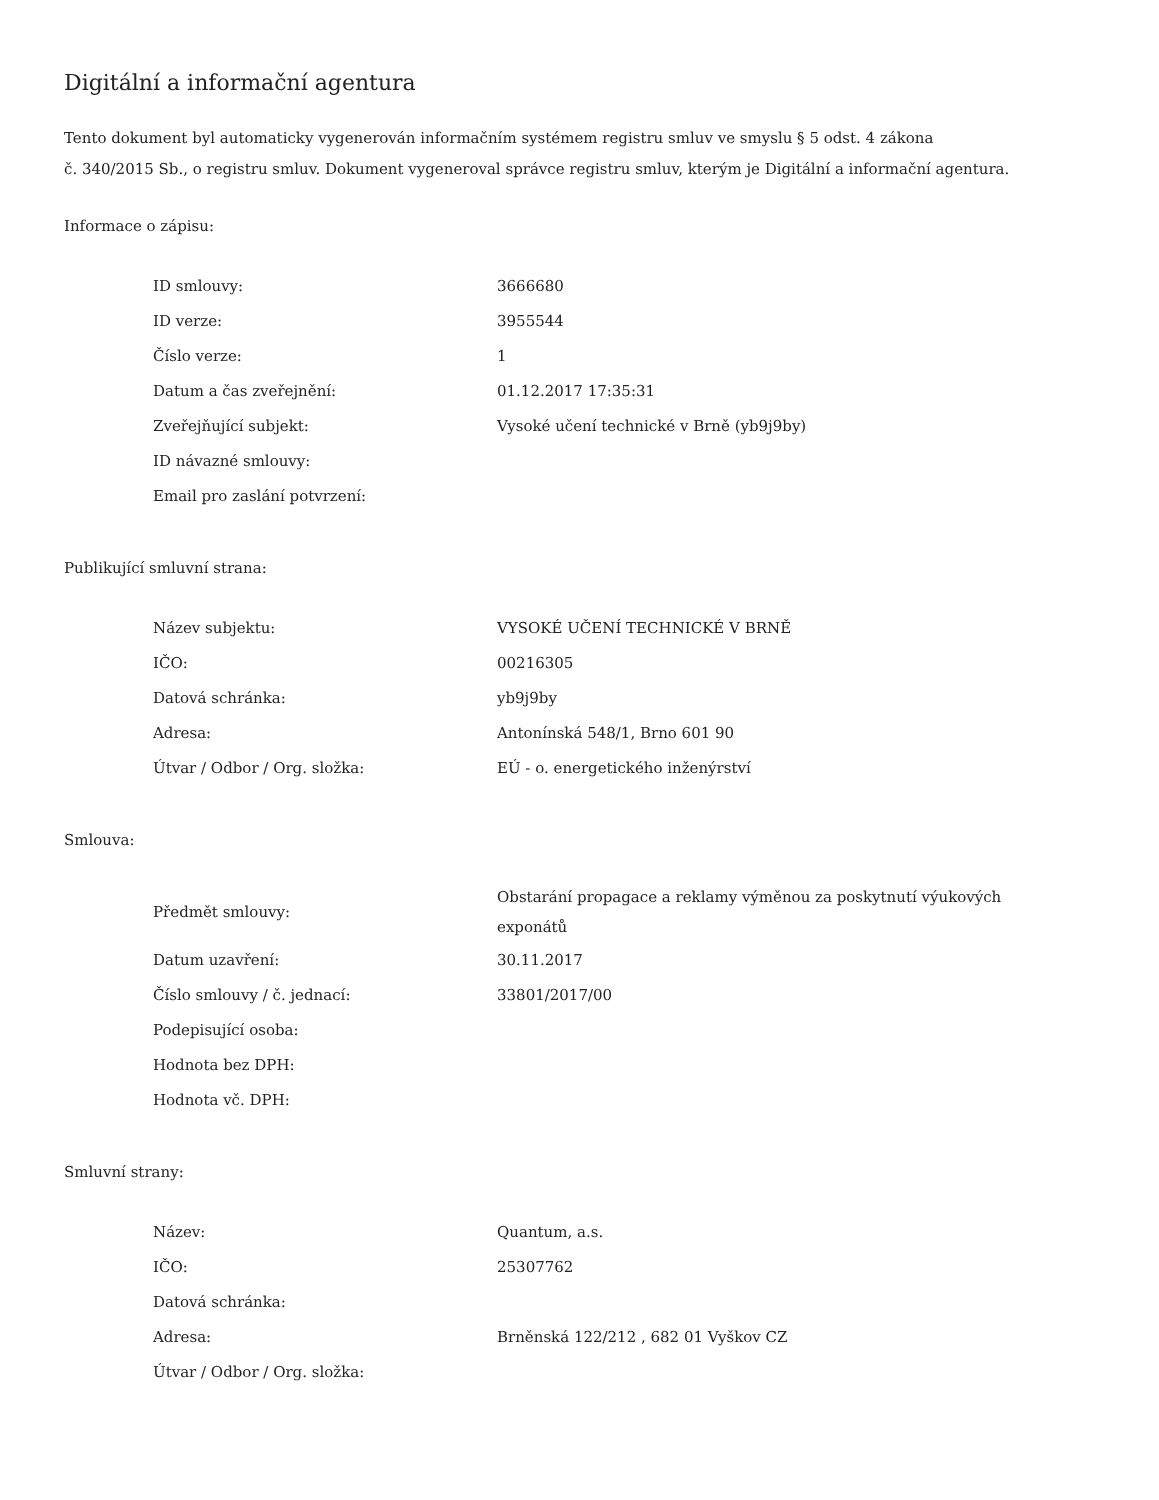Digitální a informační agentura
Tento dokument byl automaticky vygenerován informačním systémem registru smluv ve smyslu § 5 odst. 4 zákona
č. 340/2015 Sb., o registru smluv. Dokument vygeneroval správce registru smluv, kterým je Digitální a informační agentura.
Informace o zápisu:
| ID smlouvy: | 3666680 |
| ID verze: | 3955544 |
| Číslo verze: | 1 |
| Datum a čas zveřejnění: | 01.12.2017 17:35:31 |
| Zveřejňující subjekt: | Vysoké učení technické v Brně (yb9j9by) |
| ID návazné smlouvy: | |
| Email pro zaslání potvrzení: | |
Publikující smluvní strana:
| Název subjektu: | VYSOKÉ UČENÍ TECHNICKÉ V BRNĚ |
| IČO: | 00216305 |
| Datová schránka: | yb9j9by |
| Adresa: | Antonínská 548/1, Brno 601 90 |
| Útvar / Odbor / Org. složka: | EÚ - o. energetického inženýrství |
Smlouva:
| Předmět smlouvy: | Obstarání propagace a reklamy výměnou za poskytnutí výukových exponátů |
| Datum uzavření: | 30.11.2017 |
| Číslo smlouvy / č. jednací: | 33801/2017/00 |
| Podepisující osoba: | |
| Hodnota bez DPH: | |
| Hodnota vč. DPH: | |
Smluvní strany:
| Název: | Quantum, a.s. |
| IČO: | 25307762 |
| Datová schránka: | |
| Adresa: | Brněnská 122/212 , 682 01 Vyškov CZ |
| Útvar / Odbor / Org. složka: | |